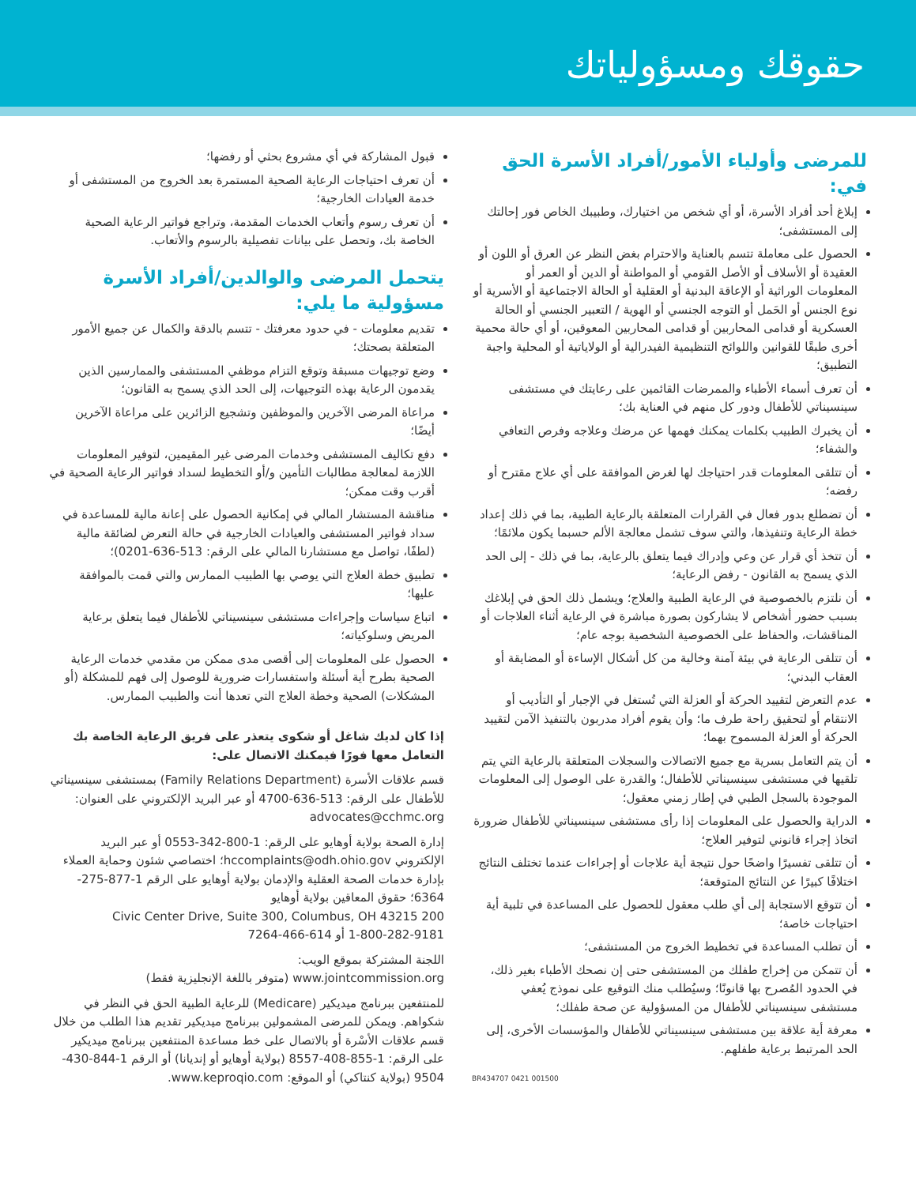حقوقك ومسؤولياتك
للمرضى وأولياء الأمور/أفراد الأسرة الحق في:
إبلاغ أحد أفراد الأسرة، أو أي شخص من اختيارك، وطبيبك الخاص فور إحالتك إلى المستشفى؛
الحصول على معاملة تتسم بالعناية والاحترام بغض النظر عن العرق أو اللون أو العقيدة أو الأسلاف أو الأصل القومي أو المواطنة أو الدين أو العمر أو المعلومات الوراثية أو الإعاقة البدنية أو العقلية أو الحالة الاجتماعية أو الأسرية أو نوع الجنس أو الحَمل أو التوجه الجنسي أو الهوية / التعبير الجنسي أو الحالة العسكرية أو قدامى المحاربين أو قدامى المحاربين المعوقين، أو أي حالة محمية أخرى طبقًا للقوانين واللوائح التنظيمية الفيدرالية أو الولاياتية أو المحلية واجبة التطبيق؛
أن تعرف أسماء الأطباء والممرضات القائمين على رعايتك في مستشفى سينسيناتي للأطفال ودور كل منهم في العناية بك؛
أن يخبرك الطبيب بكلمات يمكنك فهمها عن مرضك وعلاجه وفرص التعافي والشفاء؛
أن تتلقى المعلومات قدر احتياجك لها لغرض الموافقة على أي علاج مقترح أو رفضه؛
أن تضطلع بدور فعال في القرارات المتعلقة بالرعاية الطبية، بما في ذلك إعداد خطة الرعاية وتنفيذها، والتي سوف تشمل معالجة الألم حسبما يكون ملائمًا؛
أن تتخذ أي قرار عن وعي وإدراك فيما يتعلق بالرعاية، بما في ذلك - إلى الحد الذي يسمح به القانون - رفض الرعاية؛
أن نلتزم بالخصوصية في الرعاية الطبية والعلاج؛ ويشمل ذلك الحق في إبلاغك بسبب حضور أشخاص لا يشاركون بصورة مباشرة في الرعاية أثناء العلاجات أو المناقشات، والحفاظ على الخصوصية الشخصية بوجه عام؛
أن تتلقى الرعاية في بيئة آمنة وخالية من كل أشكال الإساءة أو المضايقة أو العقاب البدني؛
عدم التعرض لتقييد الحركة أو العزلة التي تُستغل في الإجبار أو التأديب أو الانتقام أو لتحقيق راحة طرف ما؛ وأن يقوم أفراد مدربون بالتنفيذ الآمن لتقييد الحركة أو العزلة المسموح بهما؛
أن يتم التعامل بسرية مع جميع الاتصالات والسجلات المتعلقة بالرعاية التي يتم تلقيها في مستشفى سينسيناتي للأطفال؛ والقدرة على الوصول إلى المعلومات الموجودة بالسجل الطبي في إطار زمني معقول؛
الدراية والحصول على المعلومات إذا رأى مستشفى سينسيناتي للأطفال ضرورة اتخاذ إجراء قانوني لتوفير العلاج؛
أن تتلقى تفسيرًا واضحًا حول نتيجة أية علاجات أو إجراءات عندما تختلف النتائج اختلافًا كبيرًا عن النتائج المتوقعة؛
أن تتوقع الاستجابة إلى أي طلب معقول للحصول على المساعدة في تلبية أية احتياجات خاصة؛
أن تطلب المساعدة في تخطيط الخروج من المستشفى؛
أن تتمكن من إخراج طفلك من المستشفى حتى إن نصحك الأطباء بغير ذلك، في الحدود المُصرح بها قانونًا؛ وسيُطلب منك التوقيع على نموذج يُعفي مستشفى سينسيناتي للأطفال من المسؤولية عن صحة طفلك؛
معرفة أية علاقة بين مستشفى سينسيناتي للأطفال والمؤسسات الأخرى، إلى الحد المرتبط برعاية طفلهم.
BR434707 0421 001500
قبول المشاركة في أي مشروع بحثي أو رفضها؛
أن تعرف احتياجات الرعاية الصحية المستمرة بعد الخروج من المستشفى أو خدمة العيادات الخارجية؛
أن تعرف رسوم وأتعاب الخدمات المقدمة، وتراجع فواتير الرعاية الصحية الخاصة بك، وتحصل على بيانات تفصيلية بالرسوم والأتعاب.
يتحمل المرضى والوالدين/أفراد الأسرة مسؤولية ما يلي:
تقديم معلومات - في حدود معرفتك - تتسم بالدقة والكمال عن جميع الأمور المتعلقة بصحتك؛
وضع توجيهات مسبقة وتوقع التزام موظفي المستشفى والممارسين الذين يقدمون الرعاية بهذه التوجيهات، إلى الحد الذي يسمح به القانون؛
مراعاة المرضى الآخرين والموظفين وتشجيع الزائرين على مراعاة الآخرين أيضًا؛
دفع تكاليف المستشفى وخدمات المرضى غير المقيمين، لتوفير المعلومات اللازمة لمعالجة مطالبات التأمين و/أو التخطيط لسداد فواتير الرعاية الصحية في أقرب وقت ممكن؛
مناقشة المستشار المالي في إمكانية الحصول على إعانة مالية للمساعدة في سداد فواتير المستشفى والعيادات الخارجية في حالة التعرض لضائقة مالية (لطفًا، تواصل مع مستشارنا المالي على الرقم: 513-636-0201)؛
تطبيق خطة العلاج التي يوصي بها الطبيب الممارس والتي قمت بالموافقة عليها؛
اتباع سياسات وإجراءات مستشفى سينسيناتي للأطفال فيما يتعلق برعاية المريض وسلوكياته؛
الحصول على المعلومات إلى أقصى مدى ممكن من مقدمي خدمات الرعاية الصحية بطرح أية أسئلة واستفسارات ضرورية للوصول إلى فهم للمشكلة (أو المشكلات) الصحية وخطة العلاج التي تعدها أنت والطبيب الممارس.
إذا كان لديك شاغل أو شكوى يتعذر على فريق الرعاية الخاصة بك التعامل معها فورًا فيمكنك الاتصال على:
قسم علاقات الأسرة (Family Relations Department) بمستشفى سينسيناتي للأطفال على الرقم: 513-636-4700 أو عبر البريد الإلكتروني على العنوان: advocates@cchmc.org
إدارة الصحة بولاية أوهايو على الرقم: 1-800-342-0553 أو عبر البريد الإلكتروني hccomplaints@odh.ohio.gov؛ اختصاصي شئون وحماية العملاء بإدارة خدمات الصحة العقلية والإدمان بولاية أوهايو على الرقم 1-877-275-6364؛ حقوق المعاقين بولاية أوهايو
200 Civic Center Drive, Suite 300, Columbus, OH 43215
1-800-282-9181 أو 614-466-7264
اللجنة المشتركة بموقع الويب:
www.jointcommission.org (متوفر باللغة الإنجليزية فقط)
للمنتفعين ببرنامج ميديكير (Medicare) للرعاية الطبية الحق في النظر في شكواهم. ويمكن للمرضى المشمولين ببرنامج ميديكير تقديم هذا الطلب من خلال قسم علاقات الأسْرة أو بالاتصال على خط مساعدة المنتفعين ببرنامج ميديكير على الرقم: 1-855-408-8557 (بولاية أوهايو أو إنديانا) أو الرقم 1-844-430-9504 (بولاية كنتاكي) أو الموقع: www.keproqio.com.